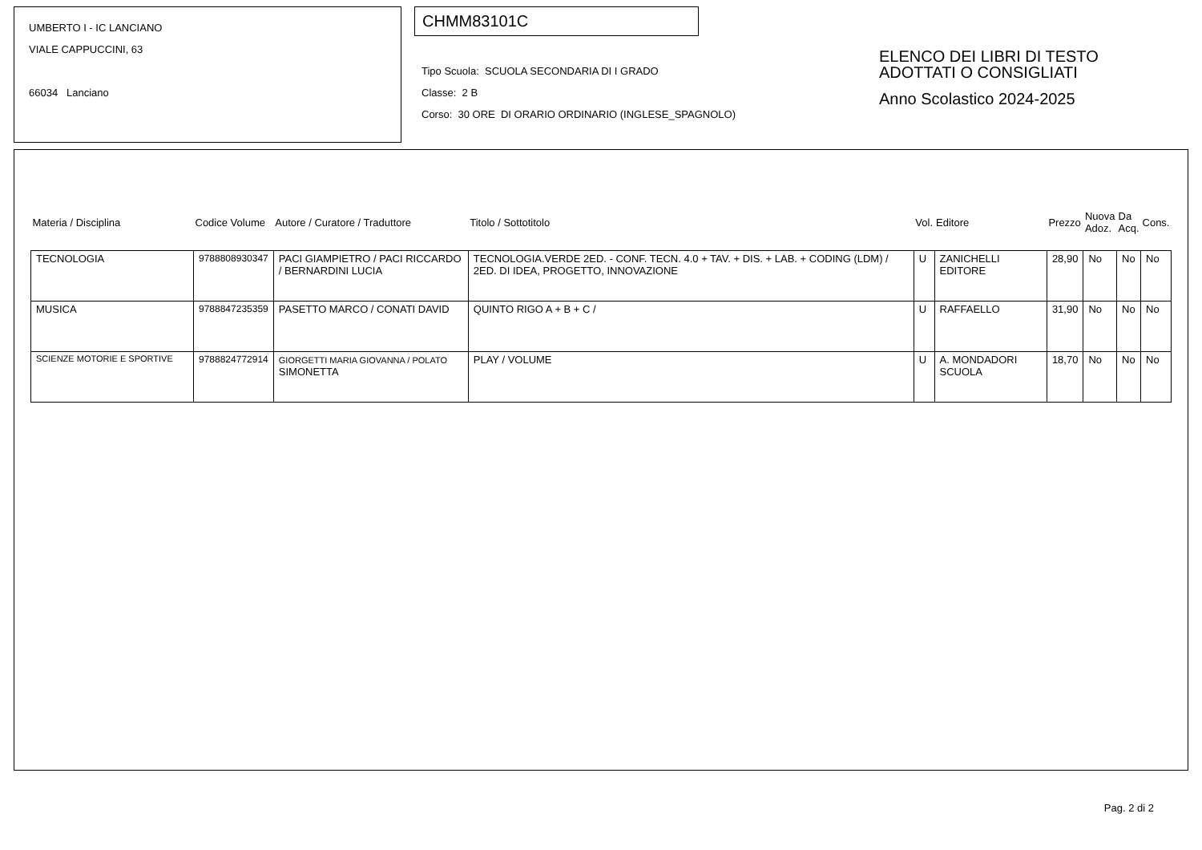UMBERTO I - IC LANCIANO
VIALE CAPPUCCINI, 63
66034 Lanciano
CHMM83101C
Tipo Scuola: SCUOLA SECONDARIA DI I GRADO
Classe: 2 B
Corso: 30 ORE DI ORARIO ORDINARIO (INGLESE_SPAGNOLO)
ELENCO DEI LIBRI DI TESTO
ADOTTATI O CONSIGLIATI
Anno Scolastico 2024-2025
| Materia / Disciplina | Codice Volume | Autore / Curatore / Traduttore | Titolo / Sottotitolo | Vol. | Editore | Prezzo | Nuova Adoz. | Da Acq. | Cons. |
| --- | --- | --- | --- | --- | --- | --- | --- | --- | --- |
| TECNOLOGIA | 9788808930347 | PACI GIAMPIETRO / PACI RICCARDO / BERNARDINI LUCIA | TECNOLOGIA.VERDE 2ED. - CONF. TECN. 4.0 + TAV. + DIS. + LAB. + CODING (LDM) / 2ED. DI IDEA, PROGETTO, INNOVAZIONE | U | ZANICHELLI EDITORE | 28,90 | No | No | No |
| MUSICA | 9788847235359 | PASETTO MARCO / CONATI DAVID | QUINTO RIGO A + B + C / | U | RAFFAELLO | 31,90 | No | No | No |
| SCIENZE MOTORIE E SPORTIVE | 9788824772914 | GIORGETTI MARIA GIOVANNA / POLATO SIMONETTA | PLAY / VOLUME | U | A. MONDADORI SCUOLA | 18,70 | No | No | No |
Pag. 2 di 2